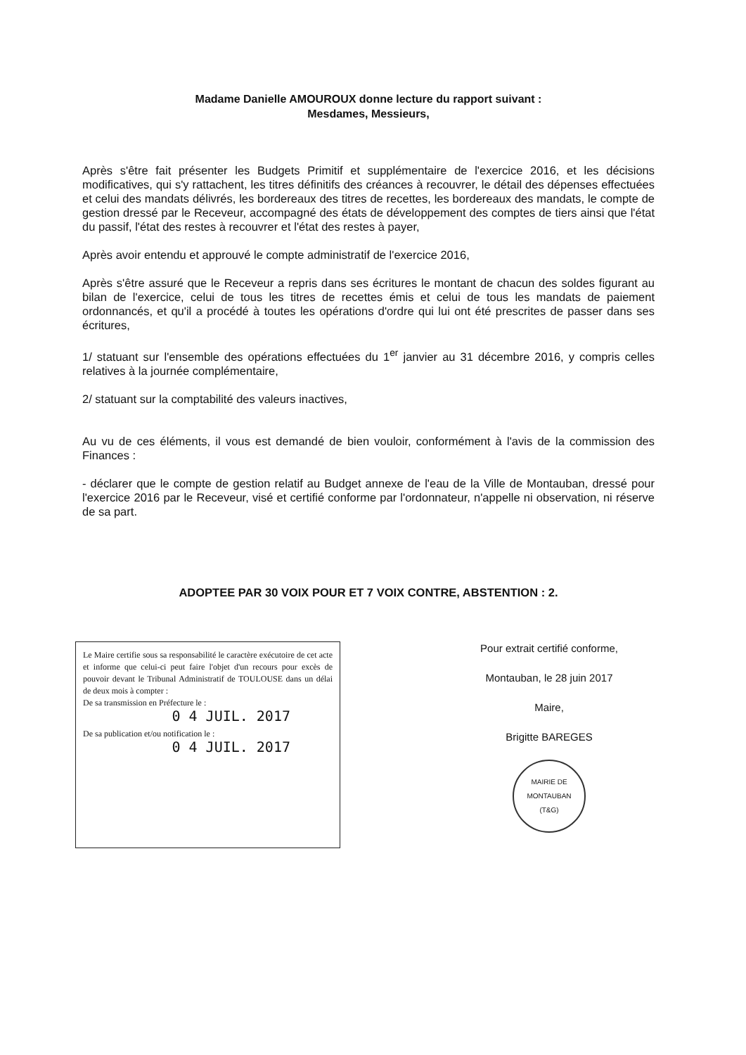Madame Danielle AMOUROUX donne lecture du rapport suivant :
Mesdames, Messieurs,
Après s'être fait présenter les Budgets Primitif et supplémentaire de l'exercice 2016, et les décisions modificatives, qui s'y rattachent, les titres définitifs des créances à recouvrer, le détail des dépenses effectuées et celui des mandats délivrés, les bordereaux des titres de recettes, les bordereaux des mandats, le compte de gestion dressé par le Receveur, accompagné des états de développement des comptes de tiers ainsi que l'état du passif, l'état des restes à recouvrer et l'état des restes à payer,
Après avoir entendu et approuvé le compte administratif de l'exercice 2016,
Après s'être assuré que le Receveur a repris dans ses écritures le montant de chacun des soldes figurant au bilan de l'exercice, celui de tous les titres de recettes émis et celui de tous les mandats de paiement ordonnancés, et qu'il a procédé à toutes les opérations d'ordre qui lui ont été prescrites de passer dans ses écritures,
1/ statuant sur l'ensemble des opérations effectuées du 1<sup>er</sup> janvier au 31 décembre 2016, y compris celles relatives à la journée complémentaire,
2/ statuant sur la comptabilité des valeurs inactives,
Au vu de ces éléments, il vous est demandé de bien vouloir, conformément à l'avis de la commission des Finances :
- déclarer que le compte de gestion relatif au Budget annexe de l'eau de la Ville de Montauban, dressé pour l'exercice 2016 par le Receveur, visé et certifié conforme par l'ordonnateur, n'appelle ni observation, ni réserve de sa part.
ADOPTEE PAR 30 VOIX POUR ET 7 VOIX CONTRE, ABSTENTION : 2.
Le Maire certifie sous sa responsabilité le caractère exécutoire de cet acte et informe que celui-ci peut faire l'objet d'un recours pour excès de pouvoir devant le Tribunal Administratif de TOULOUSE dans un délai de deux mois à compter :
De sa transmission en Préfecture le :
0 4 JUIL. 2017
De sa publication et/ou notification le :
0 4 JUIL. 2017
Pour extrait certifié conforme,
Montauban, le 28 juin 2017
Maire,
Brigitte BAREGES
MAIRIE DE MONTAUBAN
(T&G)